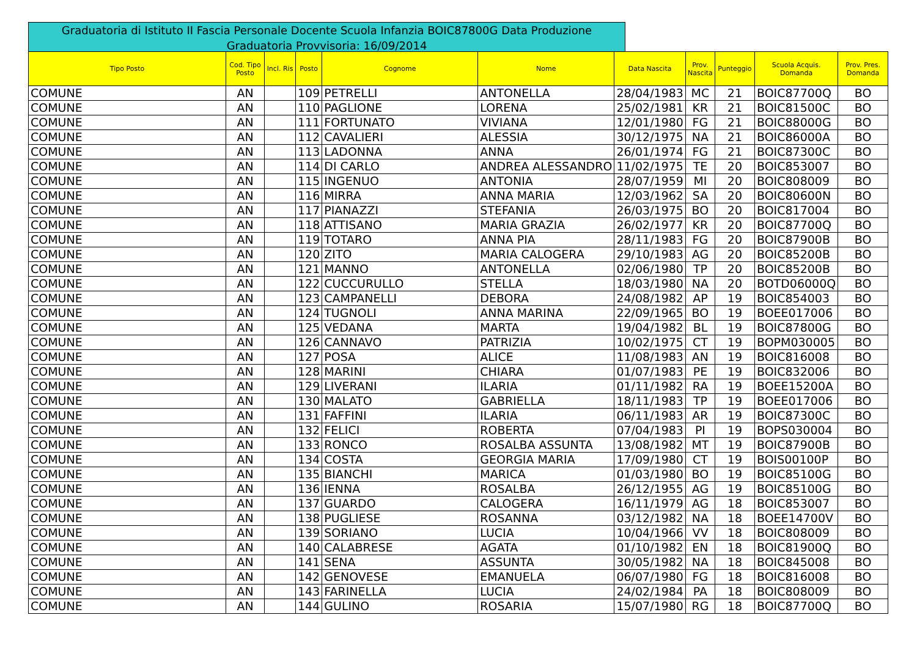Graduatoria di Istituto II Fascia Personale Docente Scuola Infanzia BOIC87800G Data Produzione Graduatoria Provvisoria: 16/09/2014
| Tipo Posto | Cod. Tipo Posto | Incl. Ris | Posto | Cognome | Nome | Data Nascita | Prov. Nascita | Punteggio | Scuola Acquis. Domanda | Prov. Pres. Domanda |
| --- | --- | --- | --- | --- | --- | --- | --- | --- | --- | --- |
| COMUNE | AN | | 109 | PETRELLI | ANTONELLA | 28/04/1983 | MC | 21 | BOIC87700Q | BO |
| COMUNE | AN | | 110 | PAGLIONE | LORENA | 25/02/1981 | KR | 21 | BOIC81500C | BO |
| COMUNE | AN | | 111 | FORTUNATO | VIVIANA | 12/01/1980 | FG | 21 | BOIC88000G | BO |
| COMUNE | AN | | 112 | CAVALIERI | ALESSIA | 30/12/1975 | NA | 21 | BOIC86000A | BO |
| COMUNE | AN | | 113 | LADONNA | ANNA | 26/01/1974 | FG | 21 | BOIC87300C | BO |
| COMUNE | AN | | 114 | DI CARLO | ANDREA ALESSANDRO | 11/02/1975 | TE | 20 | BOIC853007 | BO |
| COMUNE | AN | | 115 | INGENUO | ANTONIA | 28/07/1959 | MI | 20 | BOIC808009 | BO |
| COMUNE | AN | | 116 | MIRRA | ANNA MARIA | 12/03/1962 | SA | 20 | BOIC80600N | BO |
| COMUNE | AN | | 117 | PIANAZZI | STEFANIA | 26/03/1975 | BO | 20 | BOIC817004 | BO |
| COMUNE | AN | | 118 | ATTISANO | MARIA GRAZIA | 26/02/1977 | KR | 20 | BOIC87700Q | BO |
| COMUNE | AN | | 119 | TOTARO | ANNA PIA | 28/11/1983 | FG | 20 | BOIC87900B | BO |
| COMUNE | AN | | 120 | ZITO | MARIA CALOGERA | 29/10/1983 | AG | 20 | BOIC85200B | BO |
| COMUNE | AN | | 121 | MANNO | ANTONELLA | 02/06/1980 | TP | 20 | BOIC85200B | BO |
| COMUNE | AN | | 122 | CUCCURULLO | STELLA | 18/03/1980 | NA | 20 | BOTD06000Q | BO |
| COMUNE | AN | | 123 | CAMPANELLI | DEBORA | 24/08/1982 | AP | 19 | BOIC854003 | BO |
| COMUNE | AN | | 124 | TUGNOLI | ANNA MARINA | 22/09/1965 | BO | 19 | BOEE017006 | BO |
| COMUNE | AN | | 125 | VEDANA | MARTA | 19/04/1982 | BL | 19 | BOIC87800G | BO |
| COMUNE | AN | | 126 | CANNAVO | PATRIZIA | 10/02/1975 | CT | 19 | BOPM030005 | BO |
| COMUNE | AN | | 127 | POSA | ALICE | 11/08/1983 | AN | 19 | BOIC816008 | BO |
| COMUNE | AN | | 128 | MARINI | CHIARA | 01/07/1983 | PE | 19 | BOIC832006 | BO |
| COMUNE | AN | | 129 | LIVERANI | ILARIA | 01/11/1982 | RA | 19 | BOEE15200A | BO |
| COMUNE | AN | | 130 | MALATO | GABRIELLA | 18/11/1983 | TP | 19 | BOEE017006 | BO |
| COMUNE | AN | | 131 | FAFFINI | ILARIA | 06/11/1983 | AR | 19 | BOIC87300C | BO |
| COMUNE | AN | | 132 | FELICI | ROBERTA | 07/04/1983 | PI | 19 | BOPS030004 | BO |
| COMUNE | AN | | 133 | RONCO | ROSALBA ASSUNTA | 13/08/1982 | MT | 19 | BOIC87900B | BO |
| COMUNE | AN | | 134 | COSTA | GEORGIA MARIA | 17/09/1980 | CT | 19 | BOIS00100P | BO |
| COMUNE | AN | | 135 | BIANCHI | MARICA | 01/03/1980 | BO | 19 | BOIC85100G | BO |
| COMUNE | AN | | 136 | IENNA | ROSALBA | 26/12/1955 | AG | 19 | BOIC85100G | BO |
| COMUNE | AN | | 137 | GUARDO | CALOGERA | 16/11/1979 | AG | 18 | BOIC853007 | BO |
| COMUNE | AN | | 138 | PUGLIESE | ROSANNA | 03/12/1982 | NA | 18 | BOEE14700V | BO |
| COMUNE | AN | | 139 | SORIANO | LUCIA | 10/04/1966 | VV | 18 | BOIC808009 | BO |
| COMUNE | AN | | 140 | CALABRESE | AGATA | 01/10/1982 | EN | 18 | BOIC81900Q | BO |
| COMUNE | AN | | 141 | SENA | ASSUNTA | 30/05/1982 | NA | 18 | BOIC845008 | BO |
| COMUNE | AN | | 142 | GENOVESE | EMANUELA | 06/07/1980 | FG | 18 | BOIC816008 | BO |
| COMUNE | AN | | 143 | FARINELLA | LUCIA | 24/02/1984 | PA | 18 | BOIC808009 | BO |
| COMUNE | AN | | 144 | GULINO | ROSARIA | 15/07/1980 | RG | 18 | BOIC87700Q | BO |